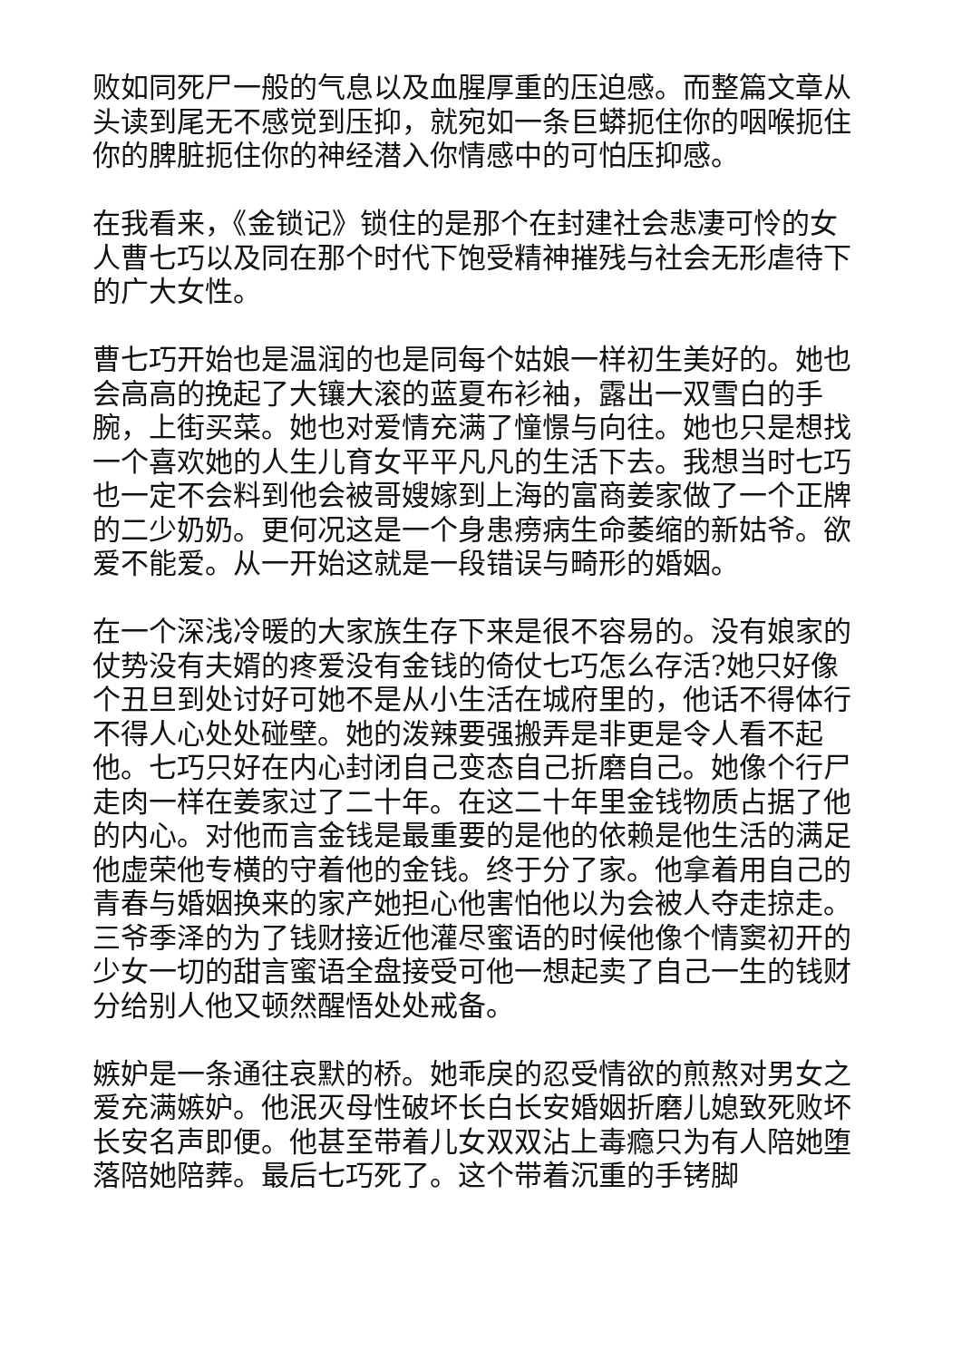败如同死尸一般的气息以及血腥厚重的压迫感。而整篇文章从头读到尾无不感觉到压抑，就宛如一条巨蟒扼住你的咽喉扼住你的脾脏扼住你的神经潜入你情感中的可怕压抑感。
在我看来，《金锁记》锁住的是那个在封建社会悲凄可怜的女人曹七巧以及同在那个时代下饱受精神摧残与社会无形虐待下的广大女性。
曹七巧开始也是温润的也是同每个姑娘一样初生美好的。她也会高高的挽起了大镶大滚的蓝夏布衫袖，露出一双雪白的手腕，上街买菜。她也对爱情充满了憧憬与向往。她也只是想找一个喜欢她的人生儿育女平平凡凡的生活下去。我想当时七巧也一定不会料到他会被哥嫂嫁到上海的富商姜家做了一个正牌的二少奶奶。更何况这是一个身患痨病生命萎缩的新姑爷。欲爱不能爱。从一开始这就是一段错误与畸形的婚姻。
在一个深浅冷暖的大家族生存下来是很不容易的。没有娘家的仗势没有夫婿的疼爱没有金钱的倚仗七巧怎么存活?她只好像个丑旦到处讨好可她不是从小生活在城府里的，他话不得体行不得人心处处碰壁。她的泼辣要强搬弄是非更是令人看不起他。七巧只好在内心封闭自己变态自己折磨自己。她像个行尸走肉一样在姜家过了二十年。在这二十年里金钱物质占据了他的内心。对他而言金钱是最重要的是他的依赖是他生活的满足他虚荣他专横的守着他的金钱。终于分了家。他拿着用自己的青春与婚姻换来的家产她担心他害怕他以为会被人夺走掠走。三爷季泽的为了钱财接近他灌尽蜜语的时候他像个情窦初开的少女一切的甜言蜜语全盘接受可他一想起卖了自己一生的钱财分给别人他又顿然醒悟处处戒备。
嫉妒是一条通往哀默的桥。她乖戾的忍受情欲的煎熬对男女之爱充满嫉妒。他泯灭母性破坏长白长安婚姻折磨儿媳致死败坏长安名声即便。他甚至带着儿女双双沾上毒瘾只为有人陪她堕落陪她陪葬。最后七巧死了。这个带着沉重的手铐脚